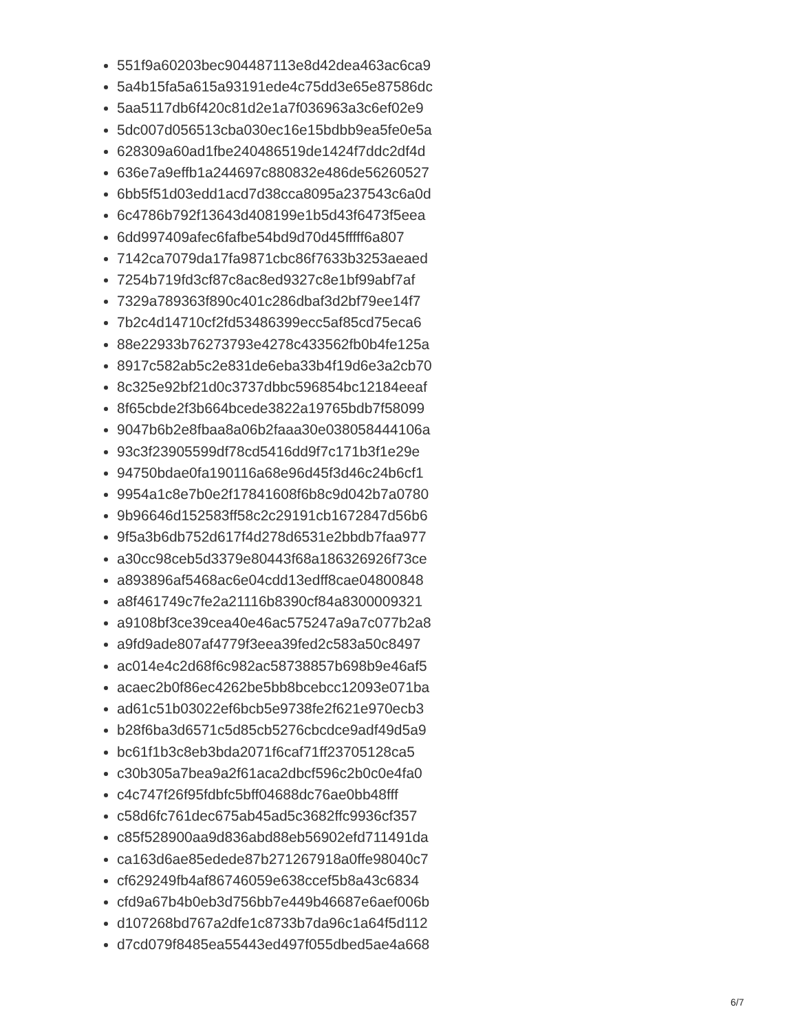551f9a60203bec904487113e8d42dea463ac6ca9
5a4b15fa5a615a93191ede4c75dd3e65e87586dc
5aa5117db6f420c81d2e1a7f036963a3c6ef02e9
5dc007d056513cba030ec16e15bdbb9ea5fe0e5a
628309a60ad1fbe240486519de1424f7ddc2df4d
636e7a9effb1a244697c880832e486de56260527
6bb5f51d03edd1acd7d38cca8095a237543c6a0d
6c4786b792f13643d408199e1b5d43f6473f5eea
6dd997409afec6fafbe54bd9d70d45fffff6a807
7142ca7079da17fa9871cbc86f7633b3253aeaed
7254b719fd3cf87c8ac8ed9327c8e1bf99abf7af
7329a789363f890c401c286dbaf3d2bf79ee14f7
7b2c4d14710cf2fd53486399ecc5af85cd75eca6
88e22933b76273793e4278c433562fb0b4fe125a
8917c582ab5c2e831de6eba33b4f19d6e3a2cb70
8c325e92bf21d0c3737dbbc596854bc12184eeaf
8f65cbde2f3b664bcede3822a19765bdb7f58099
9047b6b2e8fbaa8a06b2faaa30e038058444106a
93c3f23905599df78cd5416dd9f7c171b3f1e29e
94750bdae0fa190116a68e96d45f3d46c24b6cf1
9954a1c8e7b0e2f17841608f6b8c9d042b7a0780
9b96646d152583ff58c2c29191cb1672847d56b6
9f5a3b6db752d617f4d278d6531e2bbdb7faa977
a30cc98ceb5d3379e80443f68a186326926f73ce
a893896af5468ac6e04cdd13edff8cae04800848
a8f461749c7fe2a21116b8390cf84a8300009321
a9108bf3ce39cea40e46ac575247a9a7c077b2a8
a9fd9ade807af4779f3eea39fed2c583a50c8497
ac014e4c2d68f6c982ac58738857b698b9e46af5
acaec2b0f86ec4262be5bb8bcebcc12093e071ba
ad61c51b03022ef6bcb5e9738fe2f621e970ecb3
b28f6ba3d6571c5d85cb5276cbcdce9adf49d5a9
bc61f1b3c8eb3bda2071f6caf71ff23705128ca5
c30b305a7bea9a2f61aca2dbcf596c2b0c0e4fa0
c4c747f26f95fdbfc5bff04688dc76ae0bb48fff
c58d6fc761dec675ab45ad5c3682ffc9936cf357
c85f528900aa9d836abd88eb56902efd711491da
ca163d6ae85edede87b271267918a0ffe98040c7
cf629249fb4af86746059e638ccef5b8a43c6834
cfd9a67b4b0eb3d756bb7e449b46687e6aef006b
d107268bd767a2dfe1c8733b7da96c1a64f5d112
d7cd079f8485ea55443ed497f055dbed5ae4a668
6/7